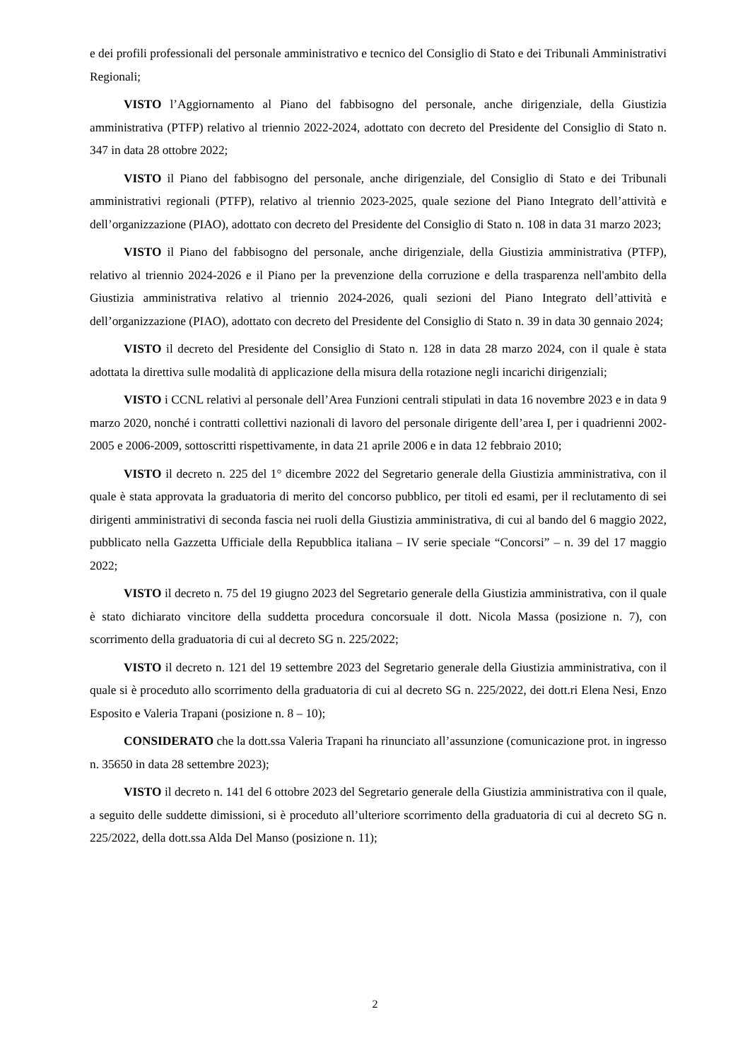e dei profili professionali del personale amministrativo e tecnico del Consiglio di Stato e dei Tribunali Amministrativi Regionali;
VISTO l’Aggiornamento al Piano del fabbisogno del personale, anche dirigenziale, della Giustizia amministrativa (PTFP) relativo al triennio 2022-2024, adottato con decreto del Presidente del Consiglio di Stato n. 347 in data 28 ottobre 2022;
VISTO il Piano del fabbisogno del personale, anche dirigenziale, del Consiglio di Stato e dei Tribunali amministrativi regionali (PTFP), relativo al triennio 2023-2025, quale sezione del Piano Integrato dell’attività e dell’organizzazione (PIAO), adottato con decreto del Presidente del Consiglio di Stato n. 108 in data 31 marzo 2023;
VISTO il Piano del fabbisogno del personale, anche dirigenziale, della Giustizia amministrativa (PTFP), relativo al triennio 2024-2026 e il Piano per la prevenzione della corruzione e della trasparenza nell'ambito della Giustizia amministrativa relativo al triennio 2024-2026, quali sezioni del Piano Integrato dell’attività e dell’organizzazione (PIAO), adottato con decreto del Presidente del Consiglio di Stato n. 39 in data 30 gennaio 2024;
VISTO il decreto del Presidente del Consiglio di Stato n. 128 in data 28 marzo 2024, con il quale è stata adottata la direttiva sulle modalità di applicazione della misura della rotazione negli incarichi dirigenziali;
VISTO i CCNL relativi al personale dell’Area Funzioni centrali stipulati in data 16 novembre 2023 e in data 9 marzo 2020, nonché i contratti collettivi nazionali di lavoro del personale dirigente dell’area I, per i quadrienni 2002-2005 e 2006-2009, sottoscritti rispettivamente, in data 21 aprile 2006 e in data 12 febbraio 2010;
VISTO il decreto n. 225 del 1° dicembre 2022 del Segretario generale della Giustizia amministrativa, con il quale è stata approvata la graduatoria di merito del concorso pubblico, per titoli ed esami, per il reclutamento di sei dirigenti amministrativi di seconda fascia nei ruoli della Giustizia amministrativa, di cui al bando del 6 maggio 2022, pubblicato nella Gazzetta Ufficiale della Repubblica italiana – IV serie speciale “Concorsi” – n. 39 del 17 maggio 2022;
VISTO il decreto n. 75 del 19 giugno 2023 del Segretario generale della Giustizia amministrativa, con il quale è stato dichiarato vincitore della suddetta procedura concorsuale il dott. Nicola Massa (posizione n. 7), con scorrimento della graduatoria di cui al decreto SG n. 225/2022;
VISTO il decreto n. 121 del 19 settembre 2023 del Segretario generale della Giustizia amministrativa, con il quale si è proceduto allo scorrimento della graduatoria di cui al decreto SG n. 225/2022, dei dott.ri Elena Nesi, Enzo Esposito e Valeria Trapani (posizione n. 8 – 10);
CONSIDERATO che la dott.ssa Valeria Trapani ha rinunciato all’assunzione (comunicazione prot. in ingresso n. 35650 in data 28 settembre 2023);
VISTO il decreto n. 141 del 6 ottobre 2023 del Segretario generale della Giustizia amministrativa con il quale, a seguito delle suddette dimissioni, si è proceduto all’ulteriore scorrimento della graduatoria di cui al decreto SG n. 225/2022, della dott.ssa Alda Del Manso (posizione n. 11);
2